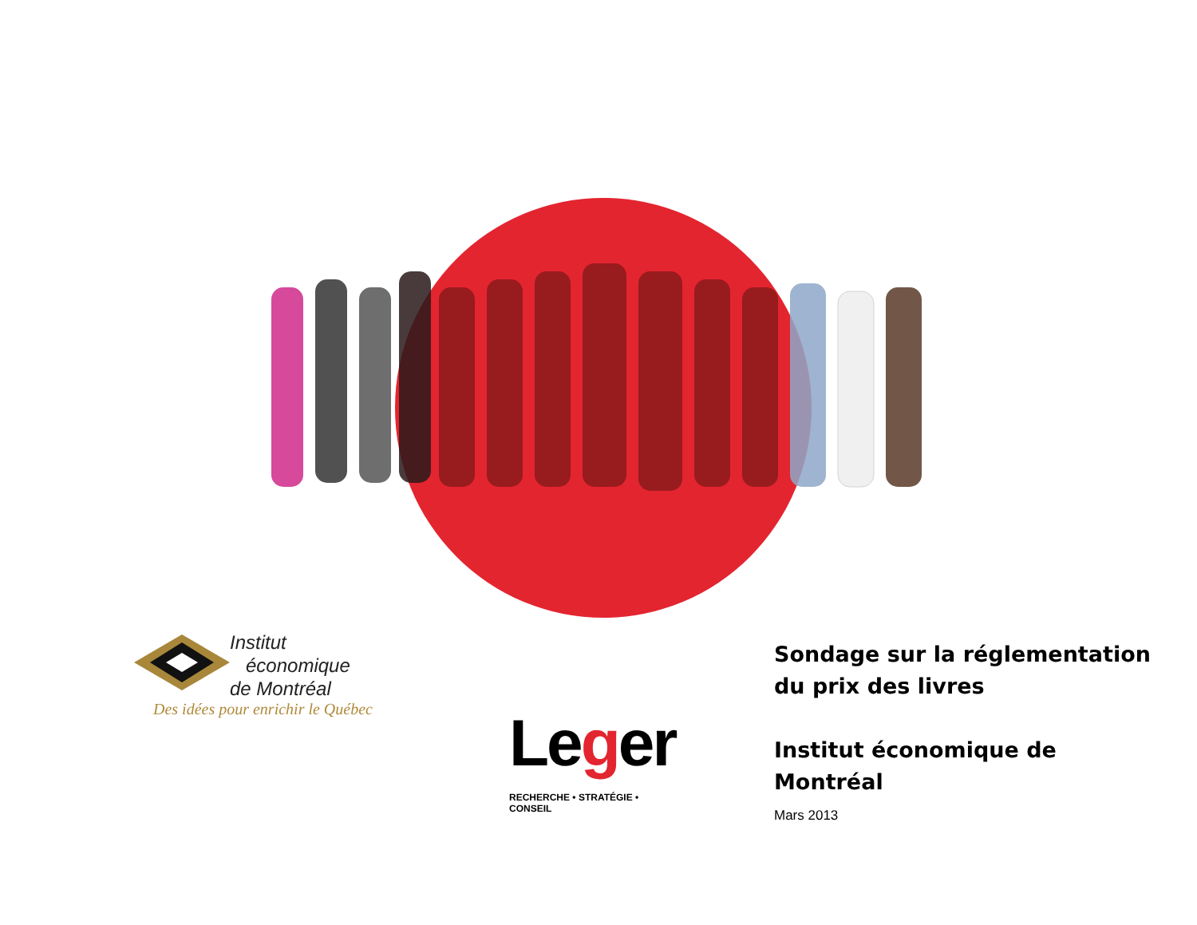Institut
économique
de Montréal
Des idées pour enrichir le Québec
Leger
RECHERCHE • STRATÉGIE • CONSEIL
Sondage sur la réglementation du prix des livres
Institut économique de Montréal
Mars 2013